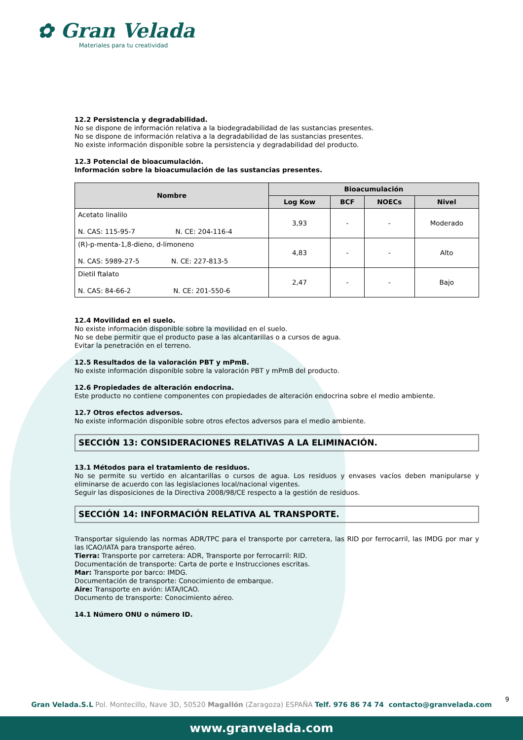✿ Gran Velada
Materiales para tu creatividad
12.2 Persistencia y degradabilidad.
No se dispone de información relativa a la biodegradabilidad de las sustancias presentes.
No se dispone de información relativa a la degradabilidad de las sustancias presentes.
No existe información disponible sobre la persistencia y degradabilidad del producto.
12.3 Potencial de bioacumulación.
Información sobre la bioacumulación de las sustancias presentes.
| Nombre | Bioacumulación | | | |
| --- | --- | --- | --- | --- |
| | Log Kow | BCF | NOECs | Nivel |
| Acetato linalilo N. CAS: 115-95-7 N. CE: 204-116-4 | 3,93 | - | - | Moderado |
| (R)-p-menta-1,8-dieno, d-limoneno N. CAS: 5989-27-5 N. CE: 227-813-5 | 4,83 | - | - | Alto |
| Dietil ftalato N. CAS: 84-66-2 N. CE: 201-550-6 | 2,47 | - | - | Bajo |
12.4 Movilidad en el suelo.
No existe información disponible sobre la movilidad en el suelo.
No se debe permitir que el producto pase a las alcantarillas o a cursos de agua.
Evitar la penetración en el terreno.
12.5 Resultados de la valoración PBT y mPmB.
No existe información disponible sobre la valoración PBT y mPmB del producto.
12.6 Propiedades de alteración endocrina.
Este producto no contiene componentes con propiedades de alteración endocrina sobre el medio ambiente.
12.7 Otros efectos adversos.
No existe información disponible sobre otros efectos adversos para el medio ambiente.
SECCIÓN 13: CONSIDERACIONES RELATIVAS A LA ELIMINACIÓN.
13.1 Métodos para el tratamiento de residuos.
No se permite su vertido en alcantarillas o cursos de agua. Los residuos y envases vacíos deben manipularse y eliminarse de acuerdo con las legislaciones local/nacional vigentes.
Seguir las disposiciones de la Directiva 2008/98/CE respecto a la gestión de residuos.
SECCIÓN 14: INFORMACIÓN RELATIVA AL TRANSPORTE.
Transportar siguiendo las normas ADR/TPC para el transporte por carretera, las RID por ferrocarril, las IMDG por mar y las ICAO/IATA para transporte aéreo.
Tierra: Transporte por carretera: ADR, Transporte por ferrocarril: RID.
Documentación de transporte: Carta de porte e Instrucciones escritas.
Mar: Transporte por barco: IMDG.
Documentación de transporte: Conocimiento de embarque.
Aire: Transporte en avión: IATA/ICAO.
Documento de transporte: Conocimiento aéreo.
14.1 Número ONU o número ID.
9
Gran Velada.S.L Pol. Montecillo, Nave 3D, 50520 Magallón (Zaragoza) ESPAÑA Telf. 976 86 74 74 contacto@granvelada.com
www.granvelada.com